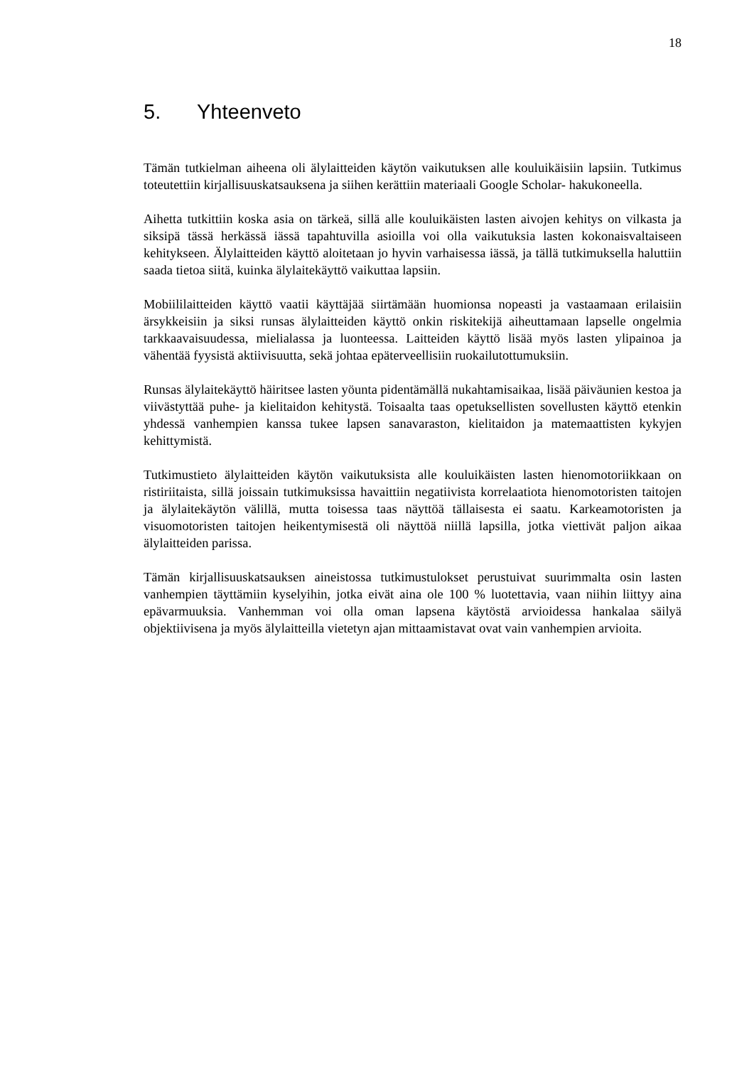18
5. Yhteenveto
Tämän tutkielman aiheena oli älylaitteiden käytön vaikutuksen alle kouluikäisiin lapsiin. Tutkimus toteutettiin kirjallisuuskatsauksena ja siihen kerättiin materiaali Google Scholar- hakukoneella.
Aihetta tutkittiin koska asia on tärkeä, sillä alle kouluikäisten lasten aivojen kehitys on vilkasta ja siksipä tässä herkässä iässä tapahtuvilla asioilla voi olla vaikutuksia lasten kokonaisvaltaiseen kehitykseen. Älylaitteiden käyttö aloitetaan jo hyvin varhaisessa iässä, ja tällä tutkimuksella haluttiin saada tietoa siitä, kuinka älylaitekäyttö vaikuttaa lapsiin.
Mobiililaitteiden käyttö vaatii käyttäjää siirtämään huomionsa nopeasti ja vastaamaan erilaisiin ärsykkeisiin ja siksi runsas älylaitteiden käyttö onkin riskitekijä aiheuttamaan lapselle ongelmia tarkkaavaisuudessa, mielialassa ja luonteessa. Laitteiden käyttö lisää myös lasten ylipainoa ja vähentää fyysistä aktiivisuutta, sekä johtaa epäterveellisiin ruokailutottumuksiin.
Runsas älylaitekäyttö häiritsee lasten yöunta pidentämällä nukahtamisaikaa, lisää päiväunien kestoa ja viivästyttää puhe- ja kielitaidon kehitystä. Toisaalta taas opetuksellisten sovellusten käyttö etenkin yhdessä vanhempien kanssa tukee lapsen sanavaraston, kielitaidon ja matemaattisten kykyjen kehittymistä.
Tutkimustieto älylaitteiden käytön vaikutuksista alle kouluikäisten lasten hienomotoriikkaan on ristiriitaista, sillä joissain tutkimuksissa havaittiin negatiivista korrelaatiota hienomotoristen taitojen ja älylaitekäytön välillä, mutta toisessa taas näyttöä tällaisesta ei saatu. Karkeamotoristen ja visuomotoristen taitojen heikentymisestä oli näyttöä niillä lapsilla, jotka viettivät paljon aikaa älylaitteiden parissa.
Tämän kirjallisuuskatsauksen aineistossa tutkimustulokset perustuivat suurimmalta osin lasten vanhempien täyttämiin kyselyihin, jotka eivät aina ole 100 % luotettavia, vaan niihin liittyy aina epävarmuuksia. Vanhemman voi olla oman lapsena käytöstä arvioidessa hankalaa säilyä objektiivisena ja myös älylaitteilla vietetyn ajan mittaamistavat ovat vain vanhempien arvioita.